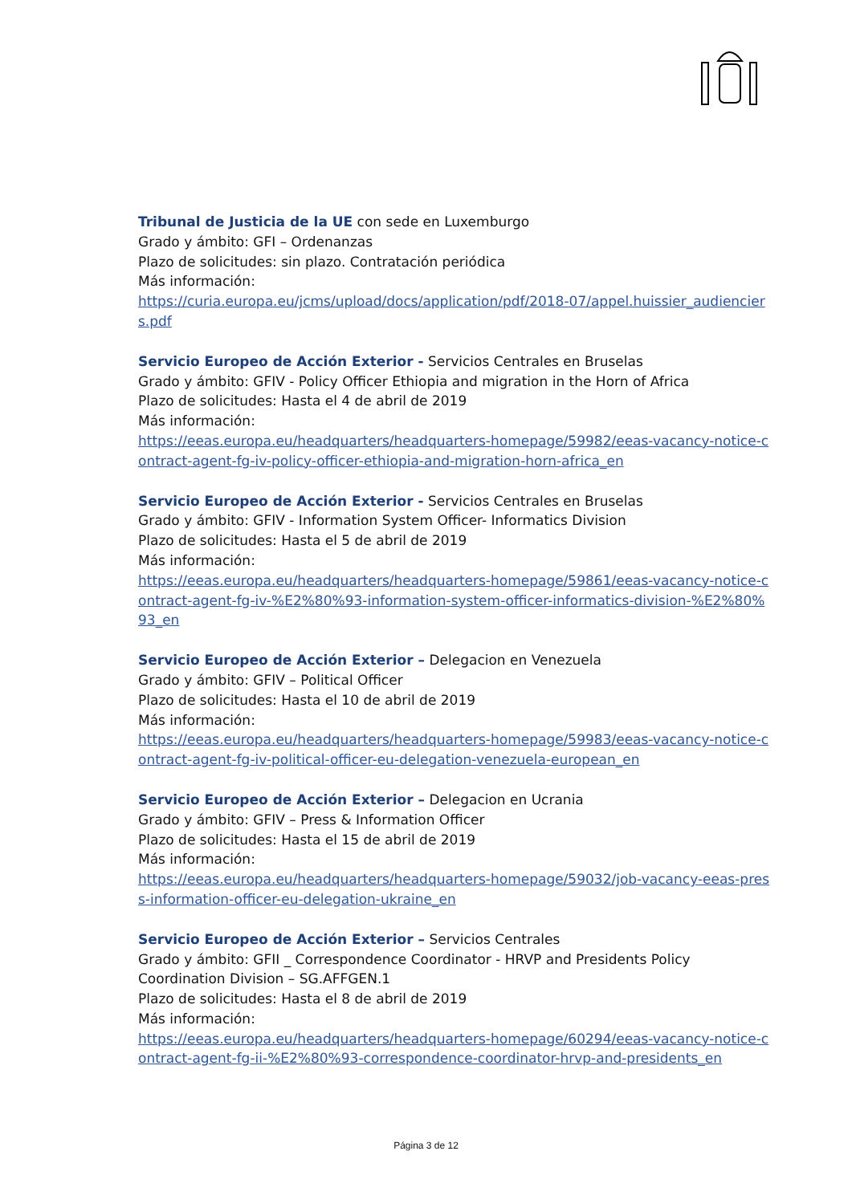Tribunal de Justicia de la UE con sede en Luxemburgo
Grado y ámbito: GFI – Ordenanzas
Plazo de solicitudes: sin plazo. Contratación periódica
Más información:
https://curia.europa.eu/jcms/upload/docs/application/pdf/2018-07/appel.huissier_audienciers.pdf
Servicio Europeo de Acción Exterior - Servicios Centrales en Bruselas
Grado y ámbito: GFIV - Policy Officer Ethiopia and migration in the Horn of Africa
Plazo de solicitudes: Hasta el 4 de abril de 2019
Más información:
https://eeas.europa.eu/headquarters/headquarters-homepage/59982/eeas-vacancy-notice-contract-agent-fg-iv-policy-officer-ethiopia-and-migration-horn-africa_en
Servicio Europeo de Acción Exterior - Servicios Centrales en Bruselas
Grado y ámbito: GFIV - Information System Officer- Informatics Division
Plazo de solicitudes: Hasta el 5 de abril de 2019
Más información:
https://eeas.europa.eu/headquarters/headquarters-homepage/59861/eeas-vacancy-notice-contract-agent-fg-iv-%E2%80%93-information-system-officer-informatics-division-%E2%80%93_en
Servicio Europeo de Acción Exterior – Delegacion en Venezuela
Grado y ámbito: GFIV – Political Officer
Plazo de solicitudes: Hasta el 10 de abril de 2019
Más información:
https://eeas.europa.eu/headquarters/headquarters-homepage/59983/eeas-vacancy-notice-contract-agent-fg-iv-political-officer-eu-delegation-venezuela-european_en
Servicio Europeo de Acción Exterior – Delegacion en Ucrania
Grado y ámbito: GFIV – Press & Information Officer
Plazo de solicitudes: Hasta el 15 de abril de 2019
Más información:
https://eeas.europa.eu/headquarters/headquarters-homepage/59032/job-vacancy-eeas-press-information-officer-eu-delegation-ukraine_en
Servicio Europeo de Acción Exterior – Servicios Centrales
Grado y ámbito: GFII _ Correspondence Coordinator - HRVP and Presidents Policy Coordination Division – SG.AFFGEN.1
Plazo de solicitudes: Hasta el 8 de abril de 2019
Más información:
https://eeas.europa.eu/headquarters/headquarters-homepage/60294/eeas-vacancy-notice-contract-agent-fg-ii-%E2%80%93-correspondence-coordinator-hrvp-and-presidents_en
Página 3 de 12